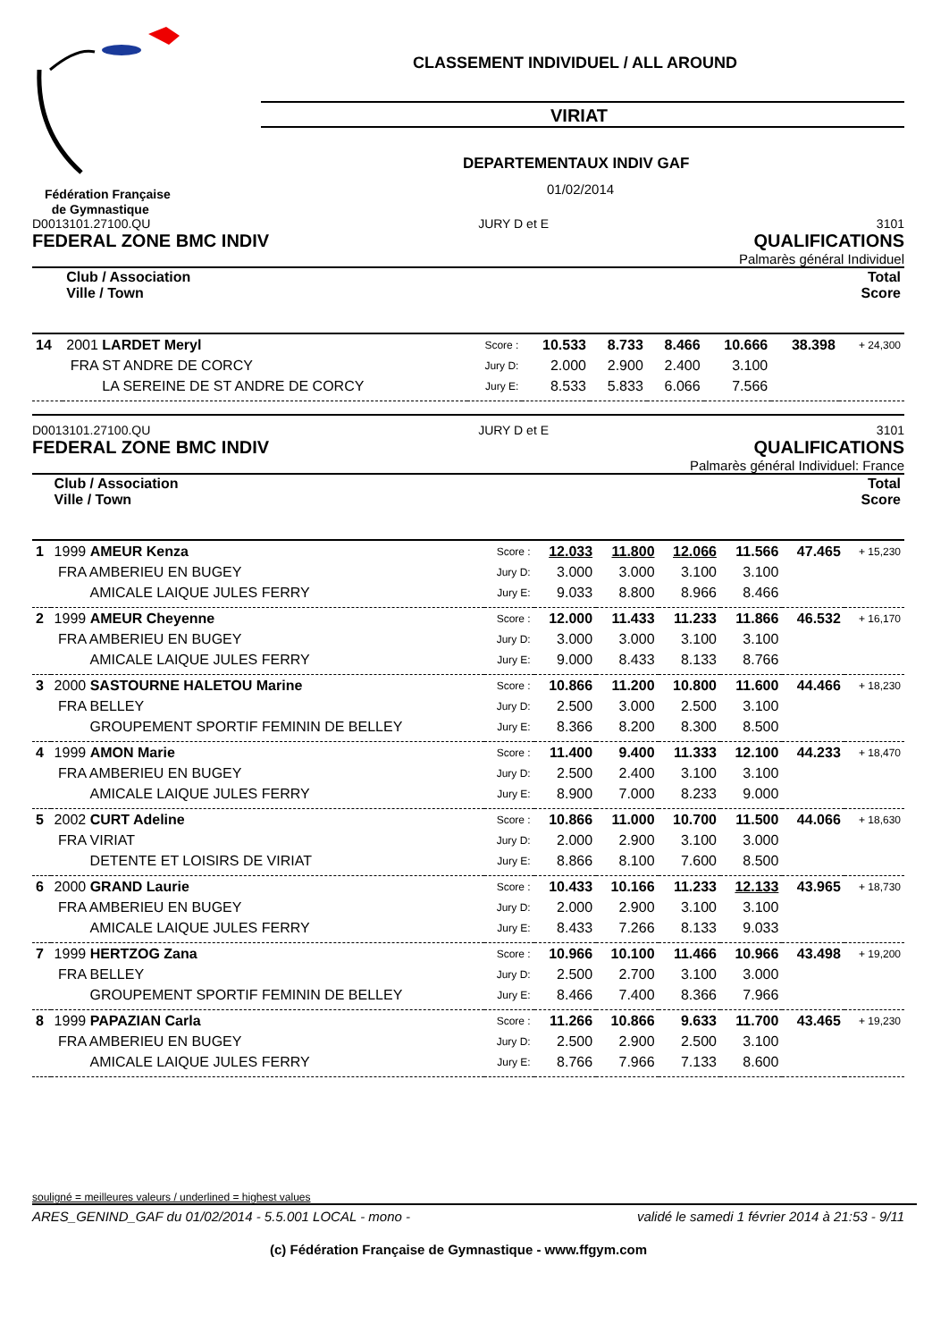CLASSEMENT INDIVIDUEL / ALL AROUND
VIRIAT
DEPARTEMENTAUX INDIV GAF
01/02/2014
Fédération Française
de Gymnastique
D0013101.27100.QU JURY D et E 3101
FEDERAL ZONE BMC INDIV QUALIFICATIONS
Palmarès général Individuel
| | Club / Association Ville / Town | | | | | | | Total Score |
| 14 | 2001 LARDET Meryl | Score : | 10.533 | 8.733 | 8.466 | 10.666 | 38.398 | + 24,300 |
| | FRA ST ANDRE DE CORCY | Jury D: | 2.000 | 2.900 | 2.400 | 3.100 | | |
| | LA SEREINE DE ST ANDRE DE CORCY | Jury E: | 8.533 | 5.833 | 6.066 | 7.566 | | |
D0013101.27100.QU JURY D et E 3101
FEDERAL ZONE BMC INDIV QUALIFICATIONS
Palmarès général Individuel: France
| | Club / Association Ville / Town | | | | | | | Total Score |
| 1 | 1999 AMEUR Kenza | Score : | 12.033 | 11.800 | 12.066 | 11.566 | 47.465 | + 15,230 |
| | FRA AMBERIEU EN BUGEY | Jury D: | 3.000 | 3.000 | 3.100 | 3.100 | | |
| | AMICALE LAIQUE JULES FERRY | Jury E: | 9.033 | 8.800 | 8.966 | 8.466 | | |
| 2 | 1999 AMEUR Cheyenne | Score : | 12.000 | 11.433 | 11.233 | 11.866 | 46.532 | + 16,170 |
| | FRA AMBERIEU EN BUGEY | Jury D: | 3.000 | 3.000 | 3.100 | 3.100 | | |
| | AMICALE LAIQUE JULES FERRY | Jury E: | 9.000 | 8.433 | 8.133 | 8.766 | | |
| 3 | 2000 SASTOURNE HALETOU Marine | Score : | 10.866 | 11.200 | 10.800 | 11.600 | 44.466 | + 18,230 |
| | FRA BELLEY | Jury D: | 2.500 | 3.000 | 2.500 | 3.100 | | |
| | GROUPEMENT SPORTIF FEMININ DE BELLEY | Jury E: | 8.366 | 8.200 | 8.300 | 8.500 | | |
| 4 | 1999 AMON Marie | Score : | 11.400 | 9.400 | 11.333 | 12.100 | 44.233 | + 18,470 |
| | FRA AMBERIEU EN BUGEY | Jury D: | 2.500 | 2.400 | 3.100 | 3.100 | | |
| | AMICALE LAIQUE JULES FERRY | Jury E: | 8.900 | 7.000 | 8.233 | 9.000 | | |
| 5 | 2002 CURT Adeline | Score : | 10.866 | 11.000 | 10.700 | 11.500 | 44.066 | + 18,630 |
| | FRA VIRIAT | Jury D: | 2.000 | 2.900 | 3.100 | 3.000 | | |
| | DETENTE ET LOISIRS DE VIRIAT | Jury E: | 8.866 | 8.100 | 7.600 | 8.500 | | |
| 6 | 2000 GRAND Laurie | Score : | 10.433 | 10.166 | 11.233 | 12.133 | 43.965 | + 18,730 |
| | FRA AMBERIEU EN BUGEY | Jury D: | 2.000 | 2.900 | 3.100 | 3.100 | | |
| | AMICALE LAIQUE JULES FERRY | Jury E: | 8.433 | 7.266 | 8.133 | 9.033 | | |
| 7 | 1999 HERTZOG Zana | Score : | 10.966 | 10.100 | 11.466 | 10.966 | 43.498 | + 19,200 |
| | FRA BELLEY | Jury D: | 2.500 | 2.700 | 3.100 | 3.000 | | |
| | GROUPEMENT SPORTIF FEMININ DE BELLEY | Jury E: | 8.466 | 7.400 | 8.366 | 7.966 | | |
| 8 | 1999 PAPAZIAN Carla | Score : | 11.266 | 10.866 | 9.633 | 11.700 | 43.465 | + 19,230 |
| | FRA AMBERIEU EN BUGEY | Jury D: | 2.500 | 2.900 | 2.500 | 3.100 | | |
| | AMICALE LAIQUE JULES FERRY | Jury E: | 8.766 | 7.966 | 7.133 | 8.600 | | |
souligné = meilleures valeurs / underlined = highest values
ARES_GENIND_GAF du 01/02/2014 - 5.5.001 LOCAL - mono - validé le samedi 1 février 2014 à 21:53 - 9/11
(c) Fédération Française de Gymnastique - www.ffgym.com